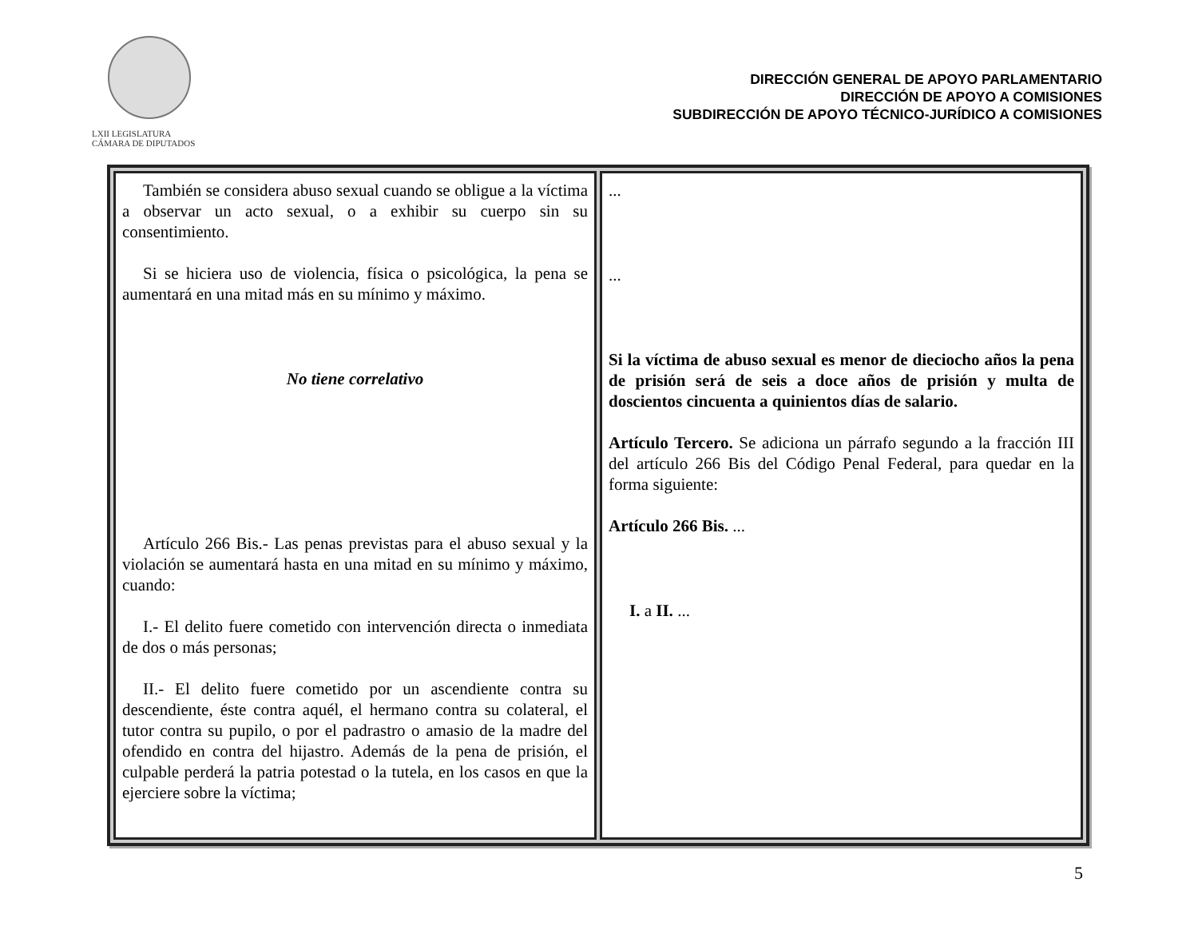LXII LEGISLATURA
CÁMARA DE DIPUTADOS
DIRECCIÓN GENERAL DE APOYO PARLAMENTARIO
DIRECCIÓN DE APOYO A COMISIONES
SUBDIRECCIÓN DE APOYO TÉCNICO-JURÍDICO A COMISIONES
| También se considera abuso sexual cuando se obligue a la víctima a observar un acto sexual, o a exhibir su cuerpo sin su consentimiento. Si se hiciera uso de violencia, física o psicológica, la pena se aumentará en una mitad más en su mínimo y máximo. No tiene correlativo Artículo 266 Bis.- Las penas previstas para el abuso sexual y la violación se aumentará hasta en una mitad en su mínimo y máximo, cuando: I.- El delito fuere cometido con intervención directa o inmediata de dos o más personas; II.- El delito fuere cometido por un ascendiente contra su descendiente, éste contra aquél, el hermano contra su colateral, el tutor contra su pupilo, o por el padrastro o amasio de la madre del ofendido en contra del hijastro. Además de la pena de prisión, el culpable perderá la patria potestad o la tutela, en los casos en que la ejerciere sobre la víctima; | ... ... Si la víctima de abuso sexual es menor de dieciocho años la pena de prisión será de seis a doce años de prisión y multa de doscientos cincuenta a quinientos días de salario. Artículo Tercero. Se adiciona un párrafo segundo a la fracción III del artículo 266 Bis del Código Penal Federal, para quedar en la forma siguiente: Artículo 266 Bis. ... I. a II. ... |
5